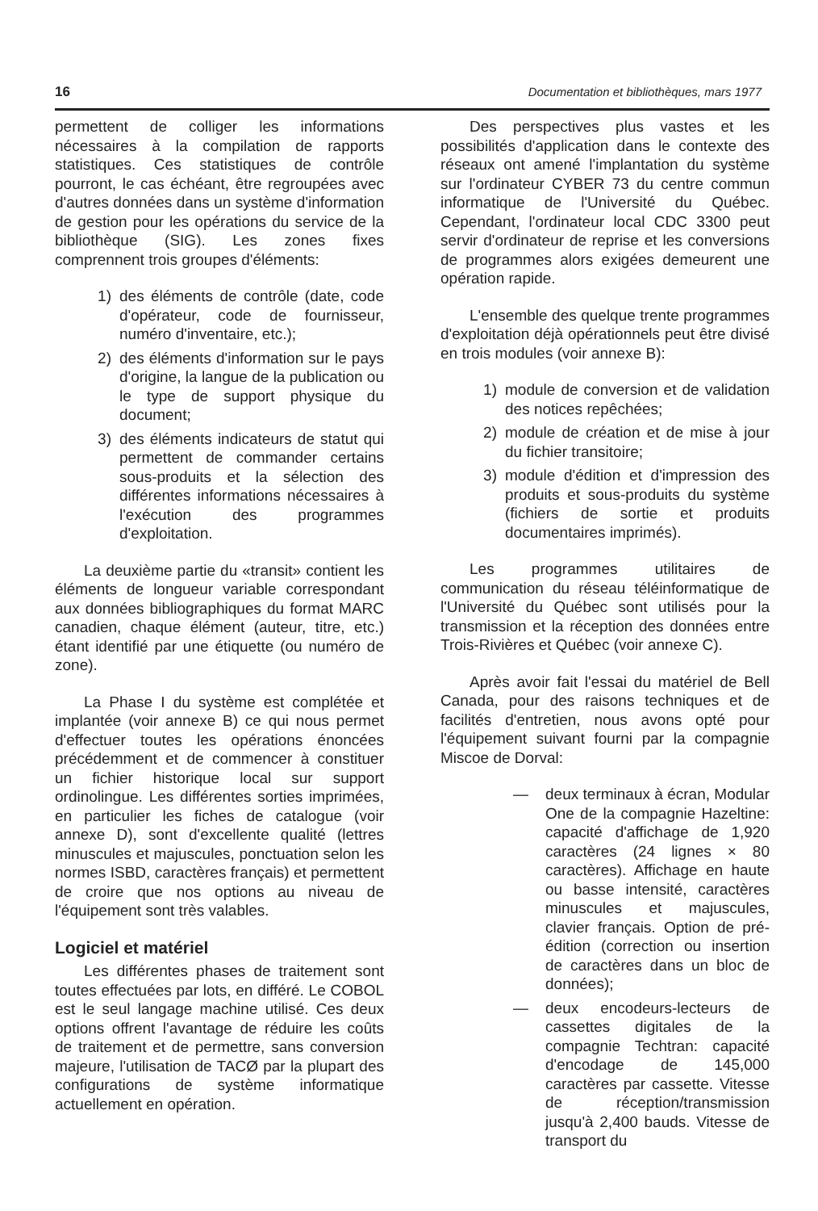16 Documentation et bibliothèques, mars 1977
permettent de colliger les informations nécessaires à la compilation de rapports statistiques. Ces statistiques de contrôle pourront, le cas échéant, être regroupées avec d'autres données dans un système d'information de gestion pour les opérations du service de la bibliothèque (SIG). Les zones fixes comprennent trois groupes d'éléments:
1) des éléments de contrôle (date, code d'opérateur, code de fournisseur, numéro d'inventaire, etc.);
2) des éléments d'information sur le pays d'origine, la langue de la publication ou le type de support physique du document;
3) des éléments indicateurs de statut qui permettent de commander certains sous-produits et la sélection des différentes informations nécessaires à l'exécution des programmes d'exploitation.
La deuxième partie du «transit» contient les éléments de longueur variable correspondant aux données bibliographiques du format MARC canadien, chaque élément (auteur, titre, etc.) étant identifié par une étiquette (ou numéro de zone).
La Phase I du système est complétée et implantée (voir annexe B) ce qui nous permet d'effectuer toutes les opérations énoncées précédemment et de commencer à constituer un fichier historique local sur support ordinolingue. Les différentes sorties imprimées, en particulier les fiches de catalogue (voir annexe D), sont d'excellente qualité (lettres minuscules et majuscules, ponctuation selon les normes ISBD, caractères français) et permettent de croire que nos options au niveau de l'équipement sont très valables.
Logiciel et matériel
Les différentes phases de traitement sont toutes effectuées par lots, en différé. Le COBOL est le seul langage machine utilisé. Ces deux options offrent l'avantage de réduire les coûts de traitement et de permettre, sans conversion majeure, l'utilisation de TACØ par la plupart des configurations de système informatique actuellement en opération.
Des perspectives plus vastes et les possibilités d'application dans le contexte des réseaux ont amené l'implantation du système sur l'ordinateur CYBER 73 du centre commun informatique de l'Université du Québec. Cependant, l'ordinateur local CDC 3300 peut servir d'ordinateur de reprise et les conversions de programmes alors exigées demeurent une opération rapide.
L'ensemble des quelque trente programmes d'exploitation déjà opérationnels peut être divisé en trois modules (voir annexe B):
1) module de conversion et de validation des notices repêchées;
2) module de création et de mise à jour du fichier transitoire;
3) module d'édition et d'impression des produits et sous-produits du système (fichiers de sortie et produits documentaires imprimés).
Les programmes utilitaires de communication du réseau téléinformatique de l'Université du Québec sont utilisés pour la transmission et la réception des données entre Trois-Rivières et Québec (voir annexe C).
Après avoir fait l'essai du matériel de Bell Canada, pour des raisons techniques et de facilités d'entretien, nous avons opté pour l'équipement suivant fourni par la compagnie Miscoe de Dorval:
— deux terminaux à écran, Modular One de la compagnie Hazeltine: capacité d'affichage de 1,920 caractères (24 lignes × 80 caractères). Affichage en haute ou basse intensité, caractères minuscules et majuscules, clavier français. Option de pré-édition (correction ou insertion de caractères dans un bloc de données);
— deux encodeurs-lecteurs de cassettes digitales de la compagnie Techtran: capacité d'encodage de 145,000 caractères par cassette. Vitesse de réception/transmission jusqu'à 2,400 bauds. Vitesse de transport du